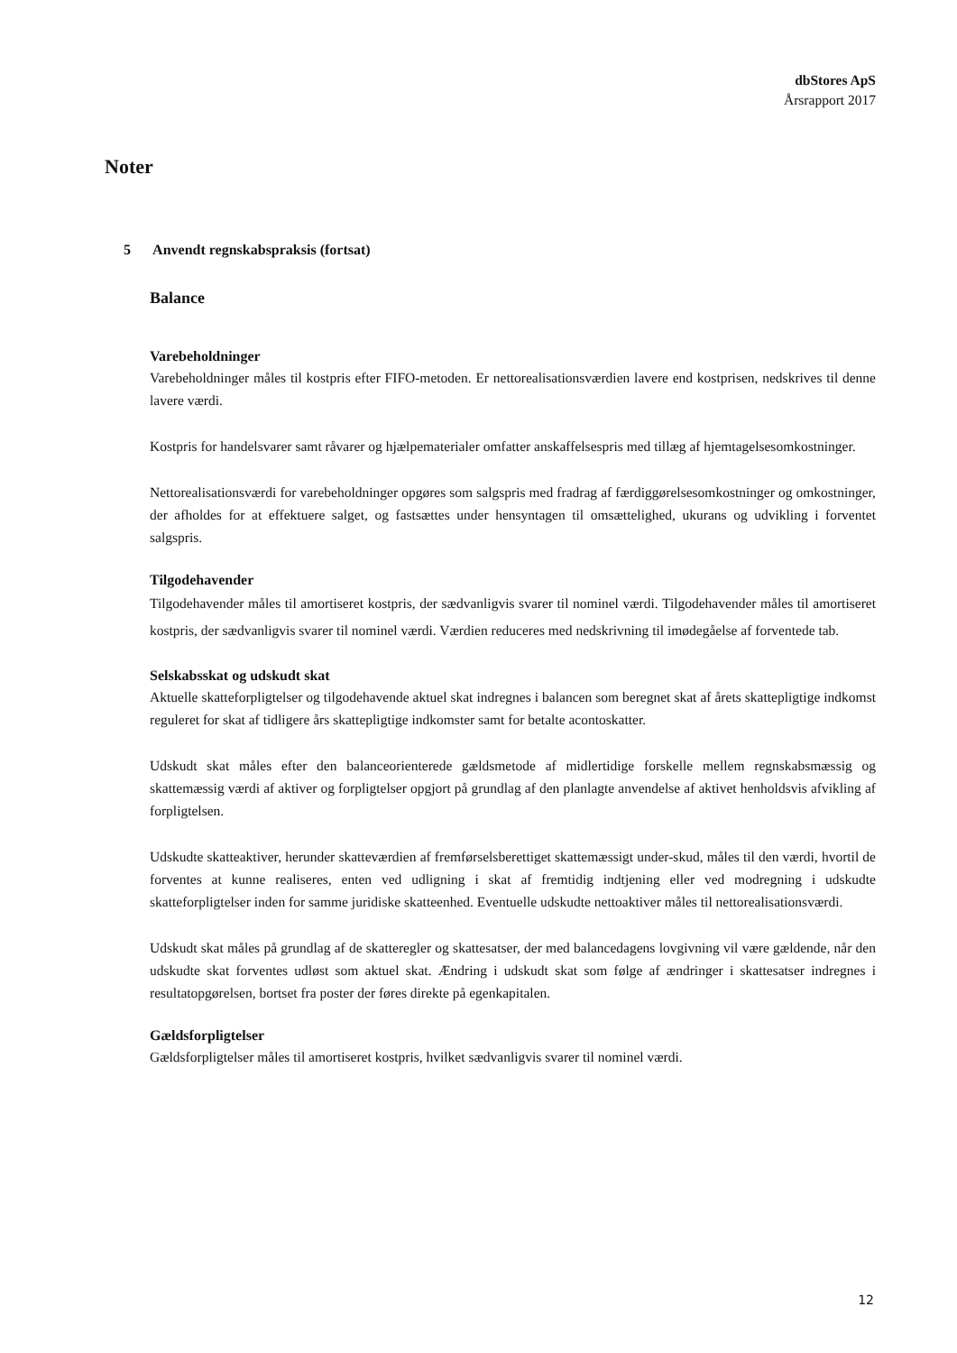dbStores ApS
Årsrapport 2017
Noter
5 Anvendt regnskabspraksis (fortsat)
Balance
Varebeholdninger
Varebeholdninger måles til kostpris efter FIFO-metoden. Er nettorealisationsværdien lavere end kostprisen, nedskrives til denne lavere værdi.
Kostpris for handelsvarer samt råvarer og hjælpematerialer omfatter anskaffelsespris med tillæg af hjemtagelsesomkostninger.
Nettorealisationsværdi for varebeholdninger opgøres som salgspris med fradrag af færdiggørelsesomkostninger og omkostninger, der afholdes for at effektuere salget, og fastsættes under hensyntagen til omsættelighed, ukurans og udvikling i forventet salgspris.
Tilgodehavender
Tilgodehavender måles til amortiseret kostpris, der sædvanligvis svarer til nominel værdi. Tilgodehavender måles til amortiseret kostpris, der sædvanligvis svarer til nominel værdi. Værdien reduceres med nedskrivning til imødegåelse af forventede tab.
Selskabsskat og udskudt skat
Aktuelle skatteforpligtelser og tilgodehavende aktuel skat indregnes i balancen som beregnet skat af årets skattepligtige indkomst reguleret for skat af tidligere års skattepligtige indkomster samt for betalte acontoskatter.
Udskudt skat måles efter den balanceorienterede gældsmetode af midlertidige forskelle mellem regnskabsmæssig og skattemæssig værdi af aktiver og forpligtelser opgjort på grundlag af den planlagte anvendelse af aktivet henholdsvis afvikling af forpligtelsen.
Udskudte skatteaktiver, herunder skatteværdien af fremførselsberettiget skattemæssigt under-skud, måles til den værdi, hvortil de forventes at kunne realiseres, enten ved udligning i skat af fremtidig indtjening eller ved modregning i udskudte skatteforpligtelser inden for samme juridiske skatteenhed. Eventuelle udskudte nettoaktiver måles til nettorealisationsværdi.
Udskudt skat måles på grundlag af de skatteregler og skattesatser, der med balancedagens lovgivning vil være gældende, når den udskudte skat forventes udløst som aktuel skat. Ændring i udskudt skat som følge af ændringer i skattesatser indregnes i resultatopgørelsen, bortset fra poster der føres direkte på egenkapitalen.
Gældsforpligtelser
Gældsforpligtelser måles til amortiseret kostpris, hvilket sædvanligvis svarer til nominel værdi.
12